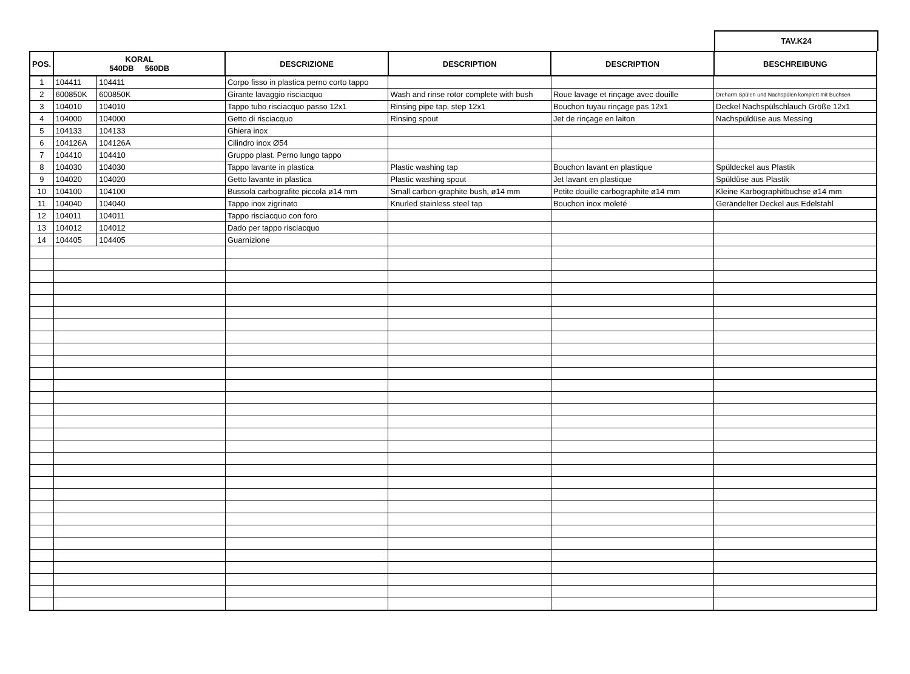TAV.K24
| POS. | KORAL 540DB 560DB | | DESCRIZIONE | DESCRIPTION | DESCRIPTION | BESCHREIBUNG |
| --- | --- | --- | --- | --- | --- | --- |
| 1 | 104411 | 104411 | Corpo fisso in plastica perno corto tappo | | | |
| 2 | 600850K | 600850K | Girante lavaggio risciacquo | Wash and rinse rotor complete with bush | Roue lavage et rinçage avec douille | Dreharm Spülen und Nachspülen komplett mit Buchsen |
| 3 | 104010 | 104010 | Tappo tubo risciacquo passo 12x1 | Rinsing pipe tap, step 12x1 | Bouchon tuyau rinçage pas 12x1 | Deckel Nachspülschlauch Größe 12x1 |
| 4 | 104000 | 104000 | Getto di risciacquo | Rinsing spout | Jet de rinçage en laiton | Nachspüldüse aus Messing |
| 5 | 104133 | 104133 | Ghiera inox | | | |
| 6 | 104126A | 104126A | Cilindro inox Ø54 | | | |
| 7 | 104410 | 104410 | Gruppo plast. Perno lungo tappo | | | |
| 8 | 104030 | 104030 | Tappo lavante in plastica | Plastic washing tap | Bouchon lavant en plastique | Spüldeckel aus Plastik |
| 9 | 104020 | 104020 | Getto lavante in plastica | Plastic washing spout | Jet lavant en plastique | Spüldüse aus Plastik |
| 10 | 104100 | 104100 | Bussola carbografite piccola ø14 mm | Small carbon-graphite bush, ø14 mm | Petite douille carbographite ø14 mm | Kleine Karbographitbuchse ø14 mm |
| 11 | 104040 | 104040 | Tappo inox zigrinato | Knurled stainless steel tap | Bouchon inox moleté | Gerändelter Deckel aus Edelstahl |
| 12 | 104011 | 104011 | Tappo risciacquo con foro | | | |
| 13 | 104012 | 104012 | Dado per tappo risciacquo | | | |
| 14 | 104405 | 104405 | Guarnizione | | | |